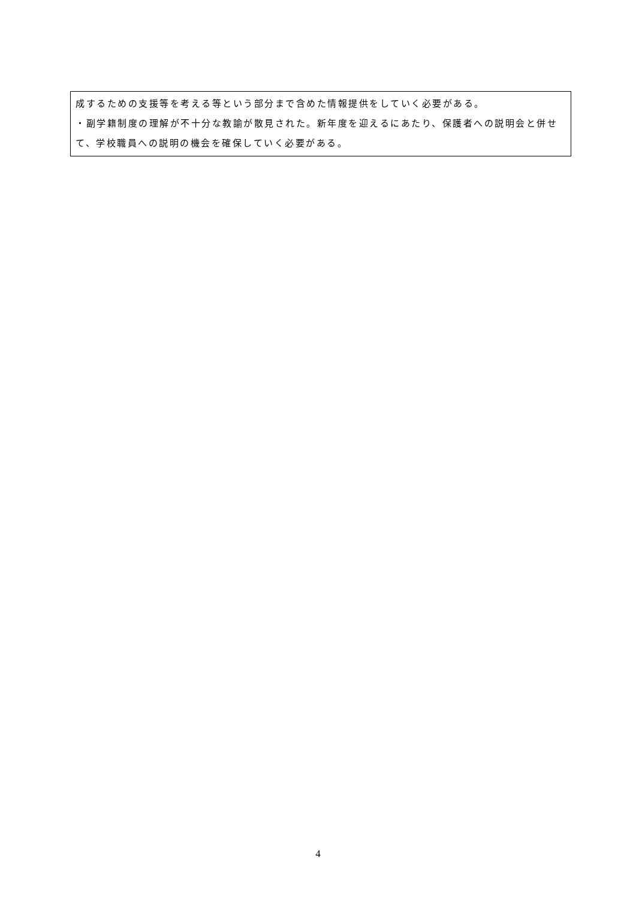成するための支援等を考える等という部分まで含めた情報提供をしていく必要がある。
・副学籍制度の理解が不十分な教諭が散見された。新年度を迎えるにあたり、保護者への説明会と併せて、学校職員への説明の機会を確保していく必要がある。
4